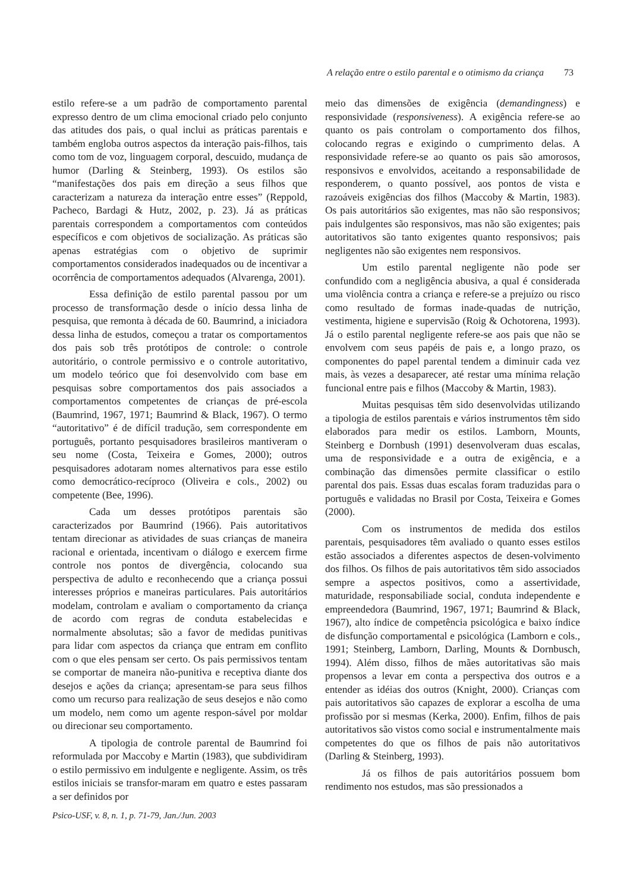A relação entre o estilo parental e o otimismo da criança 73
estilo refere-se a um padrão de comportamento parental expresso dentro de um clima emocional criado pelo conjunto das atitudes dos pais, o qual inclui as práticas parentais e também engloba outros aspectos da interação pais-filhos, tais como tom de voz, linguagem corporal, descuido, mudança de humor (Darling & Steinberg, 1993). Os estilos são “manifestações dos pais em direção a seus filhos que caracterizam a natureza da interação entre esses” (Reppold, Pacheco, Bardagi & Hutz, 2002, p. 23). Já as práticas parentais correspondem a comportamentos com conteúdos específicos e com objetivos de socialização. As práticas são apenas estratégias com o objetivo de suprimir comportamentos considerados inadequados ou de incentivar a ocorrência de comportamentos adequados (Alvarenga, 2001).
Essa definição de estilo parental passou por um processo de transformação desde o início dessa linha de pesquisa, que remonta à década de 60. Baumrind, a iniciadora dessa linha de estudos, começou a tratar os comportamentos dos pais sob três protótipos de controle: o controle autoritário, o controle permissivo e o controle autoritativo, um modelo teórico que foi desenvolvido com base em pesquisas sobre comportamentos dos pais associados a comportamentos competentes de crianças de pré-escola (Baumrind, 1967, 1971; Baumrind & Black, 1967). O termo “autoritativo” é de difícil tradução, sem correspondente em português, portanto pesquisadores brasileiros mantiveram o seu nome (Costa, Teixeira e Gomes, 2000); outros pesquisadores adotaram nomes alternativos para esse estilo como democrático-recíproco (Oliveira e cols., 2002) ou competente (Bee, 1996).
Cada um desses protótipos parentais são caracterizados por Baumrind (1966). Pais autoritativos tentam direcionar as atividades de suas crianças de maneira racional e orientada, incentivam o diálogo e exercem firme controle nos pontos de divergência, colocando sua perspectiva de adulto e reconhecendo que a criança possui interesses próprios e maneiras particulares. Pais autoritários modelam, controlam e avaliam o comportamento da criança de acordo com regras de conduta estabelecidas e normalmente absolutas; são a favor de medidas punitivas para lidar com aspectos da criança que entram em conflito com o que eles pensam ser certo. Os pais permissivos tentam se comportar de maneira não-punitiva e receptiva diante dos desejos e ações da criança; apresentam-se para seus filhos como um recurso para realização de seus desejos e não como um modelo, nem como um agente respon-sável por moldar ou direcionar seu comportamento.
A tipologia de controle parental de Baumrind foi reformulada por Maccoby e Martin (1983), que subdividiram o estilo permissivo em indulgente e negligente. Assim, os três estilos iniciais se transfor-maram em quatro e estes passaram a ser definidos por
meio das dimensões de exigência (demandingness) e responsividade (responsiveness). A exigência refere-se ao quanto os pais controlam o comportamento dos filhos, colocando regras e exigindo o cumprimento delas. A responsividade refere-se ao quanto os pais são amorosos, responsivos e envolvidos, aceitando a responsabilidade de responderem, o quanto possível, aos pontos de vista e razoáveis exigências dos filhos (Maccoby & Martin, 1983). Os pais autoritários são exigentes, mas não são responsivos; pais indulgentes são responsivos, mas não são exigentes; pais autoritativos são tanto exigentes quanto responsivos; pais negligentes não são exigentes nem responsivos.
Um estilo parental negligente não pode ser confundido com a negligência abusiva, a qual é considerada uma violência contra a criança e refere-se a prejuízo ou risco como resultado de formas inade-quadas de nutrição, vestimenta, higiene e supervisão (Roig & Ochotorena, 1993). Já o estilo parental negligente refere-se aos pais que não se envolvem com seus papéis de pais e, a longo prazo, os componentes do papel parental tendem a diminuir cada vez mais, às vezes a desaparecer, até restar uma mínima relação funcional entre pais e filhos (Maccoby & Martin, 1983).
Muitas pesquisas têm sido desenvolvidas utilizando a tipologia de estilos parentais e vários instrumentos têm sido elaborados para medir os estilos. Lamborn, Mounts, Steinberg e Dornbush (1991) desenvolveram duas escalas, uma de responsividade e a outra de exigência, e a combinação das dimensões permite classificar o estilo parental dos pais. Essas duas escalas foram traduzidas para o português e validadas no Brasil por Costa, Teixeira e Gomes (2000).
Com os instrumentos de medida dos estilos parentais, pesquisadores têm avaliado o quanto esses estilos estão associados a diferentes aspectos de desen-volvimento dos filhos. Os filhos de pais autoritativos têm sido associados sempre a aspectos positivos, como a assertividade, maturidade, responsabiliade social, conduta independente e empreendedora (Baumrind, 1967, 1971; Baumrind & Black, 1967), alto índice de competência psicológica e baixo índice de disfunção comportamental e psicológica (Lamborn e cols., 1991; Steinberg, Lamborn, Darling, Mounts & Dornbusch, 1994). Além disso, filhos de mães autoritativas são mais propensos a levar em conta a perspectiva dos outros e a entender as idéias dos outros (Knight, 2000). Crianças com pais autoritativos são capazes de explorar a escolha de uma profissão por si mesmas (Kerka, 2000). Enfim, filhos de pais autoritativos são vistos como social e instrumentalmente mais competentes do que os filhos de pais não autoritativos (Darling & Steinberg, 1993).
Já os filhos de pais autoritários possuem bom rendimento nos estudos, mas são pressionados a
Psico-USF, v. 8, n. 1, p. 71-79, Jan./Jun. 2003